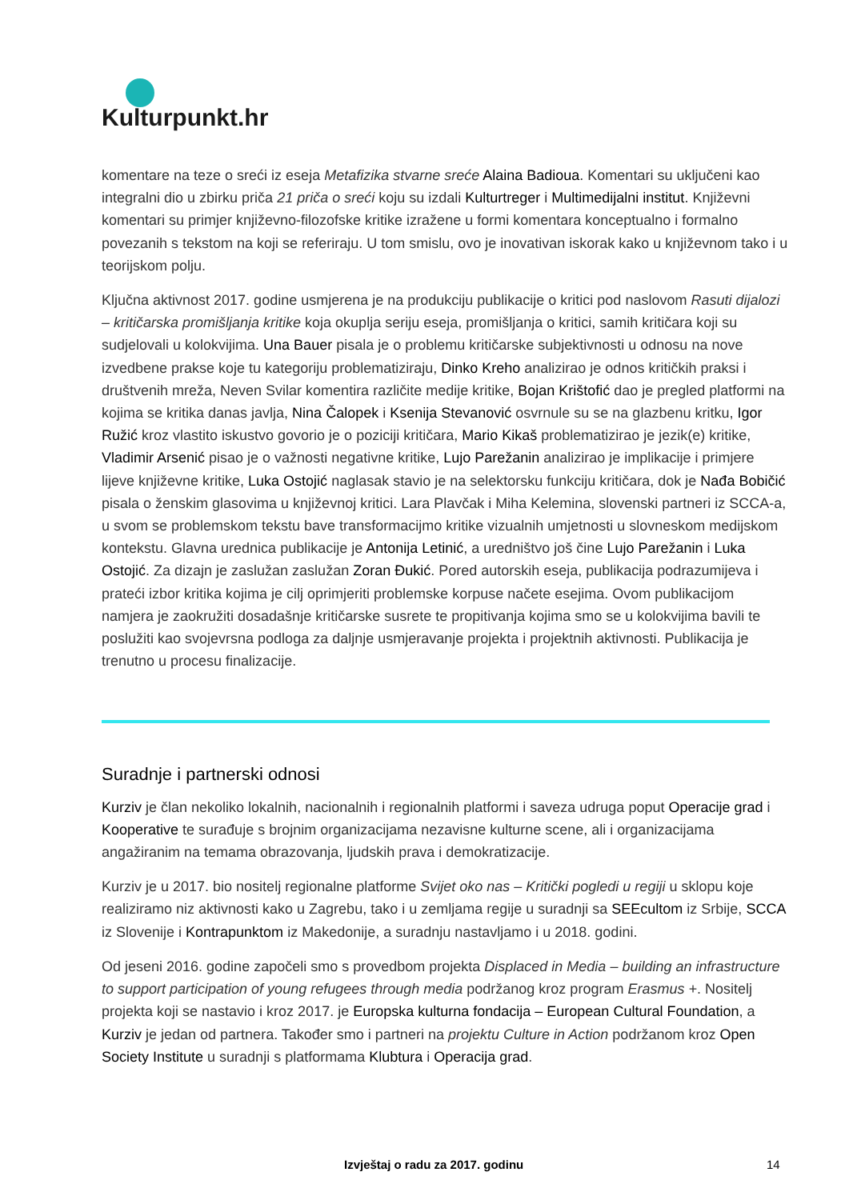Kulturpunkt.hr
komentare na teze o sreći iz eseja Metafizika stvarne sreće Alaina Badioua. Komentari su uključeni kao integralni dio u zbirku priča 21 priča o sreći koju su izdali Kulturtreger i Multimedijalni institut. Književni komentari su primjer književno-filozofske kritike izražene u formi komentara konceptualno i formalno povezanih s tekstom na koji se referiraju. U tom smislu, ovo je inovativan iskorak kako u književnom tako i u teorijskom polju.
Ključna aktivnost 2017. godine usmjerena je na produkciju publikacije o kritici pod naslovom Rasuti dijalozi – kritičarska promišljanja kritike koja okuplja seriju eseja, promišljanja o kritici, samih kritičara koji su sudjelovali u kolokvijima. Una Bauer pisala je o problemu kritičarske subjektivnosti u odnosu na nove izvedbene prakse koje tu kategoriju problematiziraju, Dinko Kreho analizirao je odnos kritičkih praksi i društvenih mreža, Neven Svilar komentira različite medije kritike, Bojan Krištofić dao je pregled platformi na kojima se kritika danas javlja, Nina Čalopek i Ksenija Stevanović osvrnule su se na glazbenu kritku, Igor Ružić kroz vlastito iskustvo govorio je o poziciji kritičara, Mario Kikaš problematizirao je jezik(e) kritike, Vladimir Arsenić pisao je o važnosti negativne kritike, Lujo Parežanin analizirao je implikacije i primjere lijeve književne kritike, Luka Ostojić naglasak stavio je na selektorsku funkciju kritičara, dok je Nađa Bobičić pisala o ženskim glasovima u književnoj kritici. Lara Plavčak i Miha Kelemina, slovenski partneri iz SCCA-a, u svom se problemskom tekstu bave transformacijmo kritike vizualnih umjetnosti u slovneskom medijskom kontekstu. Glavna urednica publikacije je Antonija Letinić, a uredništvo još čine Lujo Parežanin i Luka Ostojić. Za dizajn je zaslužan zaslužan Zoran Đukić. Pored autorskih eseja, publikacija podrazumijeva i prateći izbor kritika kojima je cilj oprimjeriti problemske korpuse načete esejima. Ovom publikacijom namjera je zaokružiti dosadašnje kritičarske susrete te propitivanja kojima smo se u kolokvijima bavili te poslužiti kao svojevrsna podloga za daljnje usmjeravanje projekta i projektnih aktivnosti. Publikacija je trenutno u procesu finalizacije.
Suradnje i partnerski odnosi
Kurziv je član nekoliko lokalnih, nacionalnih i regionalnih platformi i saveza udruga poput Operacije grad i Kooperative te surađuje s brojnim organizacijama nezavisne kulturne scene, ali i organizacijama angažiranim na temama obrazovanja, ljudskih prava i demokratizacije.
Kurziv je u 2017. bio nositelj regionalne platforme Svijet oko nas – Kritički pogledi u regiji u sklopu koje realiziramo niz aktivnosti kako u Zagrebu, tako i u zemljama regije u suradnji sa SEEcultom iz Srbije, SCCA iz Slovenije i Kontrapunktom iz Makedonije, a suradnju nastavljamo i u 2018. godini.
Od jeseni 2016. godine započeli smo s provedbom projekta Displaced in Media – building an infrastructure to support participation of young refugees through media podržanog kroz program Erasmus +. Nositelj projekta koji se nastavio i kroz 2017. je Europska kulturna fondacija – European Cultural Foundation, a Kurziv je jedan od partnera. Također smo i partneri na projektu Culture in Action podržanom kroz Open Society Institute u suradnji s platformama Klubtura i Operacija grad.
Izvještaj o radu za 2017. godinu 14